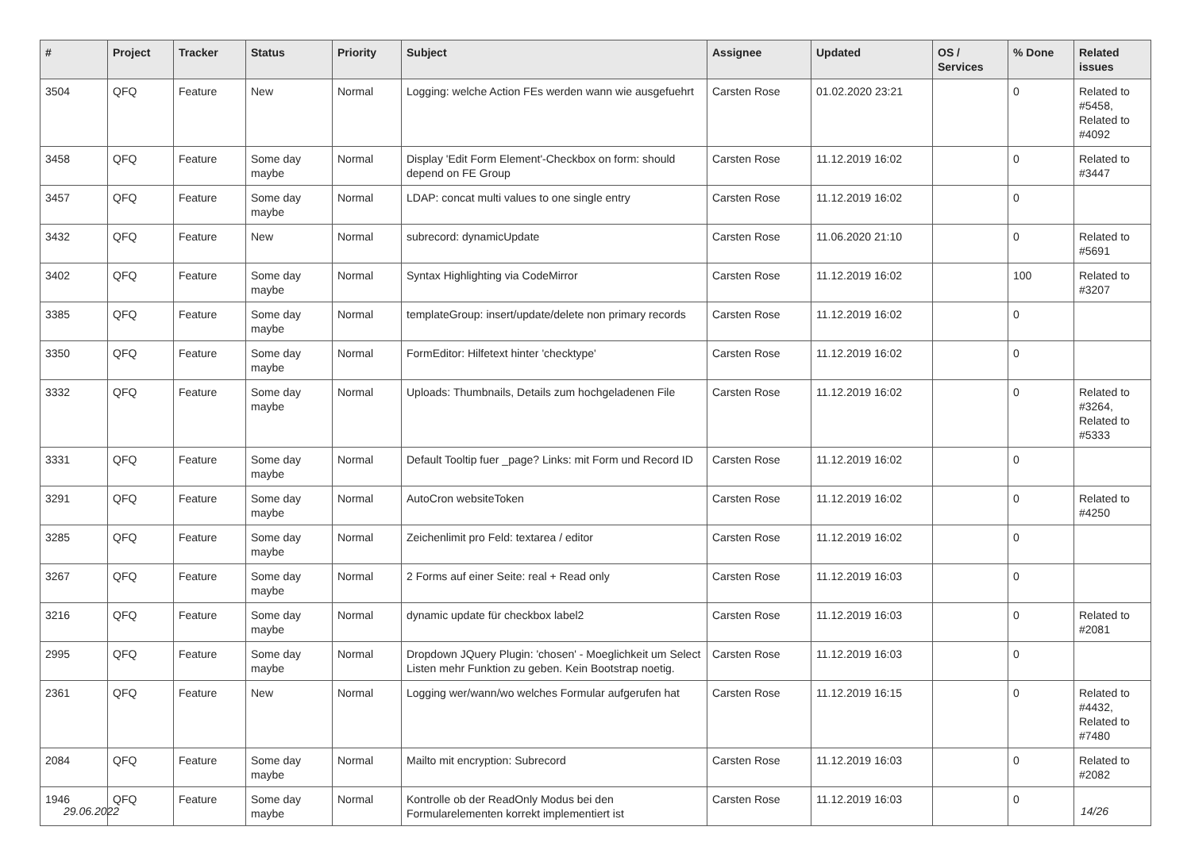| # | Project | Tracker | Status | Priority | Subject | Assignee | Updated | OS / Services | % Done | Related issues |
| --- | --- | --- | --- | --- | --- | --- | --- | --- | --- | --- |
| 3504 | QFQ | Feature | New | Normal | Logging: welche Action FEs werden wann wie ausgefuehrt | Carsten Rose | 01.02.2020 23:21 | | 0 | Related to #5458, Related to #4092 |
| 3458 | QFQ | Feature | Some day maybe | Normal | Display 'Edit Form Element'-Checkbox on form: should depend on FE Group | Carsten Rose | 11.12.2019 16:02 | | 0 | Related to #3447 |
| 3457 | QFQ | Feature | Some day maybe | Normal | LDAP: concat multi values to one single entry | Carsten Rose | 11.12.2019 16:02 | | 0 | |
| 3432 | QFQ | Feature | New | Normal | subrecord: dynamicUpdate | Carsten Rose | 11.06.2020 21:10 | | 0 | Related to #5691 |
| 3402 | QFQ | Feature | Some day maybe | Normal | Syntax Highlighting via CodeMirror | Carsten Rose | 11.12.2019 16:02 | | 100 | Related to #3207 |
| 3385 | QFQ | Feature | Some day maybe | Normal | templateGroup: insert/update/delete non primary records | Carsten Rose | 11.12.2019 16:02 | | 0 | |
| 3350 | QFQ | Feature | Some day maybe | Normal | FormEditor: Hilfetext hinter 'checktype' | Carsten Rose | 11.12.2019 16:02 | | 0 | |
| 3332 | QFQ | Feature | Some day maybe | Normal | Uploads: Thumbnails, Details zum hochgeladenen File | Carsten Rose | 11.12.2019 16:02 | | 0 | Related to #3264, Related to #5333 |
| 3331 | QFQ | Feature | Some day maybe | Normal | Default Tooltip fuer _page? Links: mit Form und Record ID | Carsten Rose | 11.12.2019 16:02 | | 0 | |
| 3291 | QFQ | Feature | Some day maybe | Normal | AutoCron websiteToken | Carsten Rose | 11.12.2019 16:02 | | 0 | Related to #4250 |
| 3285 | QFQ | Feature | Some day maybe | Normal | Zeichenlimit pro Feld: textarea / editor | Carsten Rose | 11.12.2019 16:02 | | 0 | |
| 3267 | QFQ | Feature | Some day maybe | Normal | 2 Forms auf einer Seite: real + Read only | Carsten Rose | 11.12.2019 16:03 | | 0 | |
| 3216 | QFQ | Feature | Some day maybe | Normal | dynamic update für checkbox label2 | Carsten Rose | 11.12.2019 16:03 | | 0 | Related to #2081 |
| 2995 | QFQ | Feature | Some day maybe | Normal | Dropdown JQuery Plugin: 'chosen' - Moeglichkeit um Select Listen mehr Funktion zu geben. Kein Bootstrap noetig. | Carsten Rose | 11.12.2019 16:03 | | 0 | |
| 2361 | QFQ | Feature | New | Normal | Logging wer/wann/wo welches Formular aufgerufen hat | Carsten Rose | 11.12.2019 16:15 | | 0 | Related to #4432, Related to #7480 |
| 2084 | QFQ | Feature | Some day maybe | Normal | Mailto mit encryption: Subrecord | Carsten Rose | 11.12.2019 16:03 | | 0 | Related to #2082 |
| 1946 | QFQ | Feature | Some day maybe | Normal | Kontrolle ob der ReadOnly Modus bei den Formularelementen korrekt implementiert ist | Carsten Rose | 11.12.2019 16:03 | | 0 | |
29.06.2022 14/26